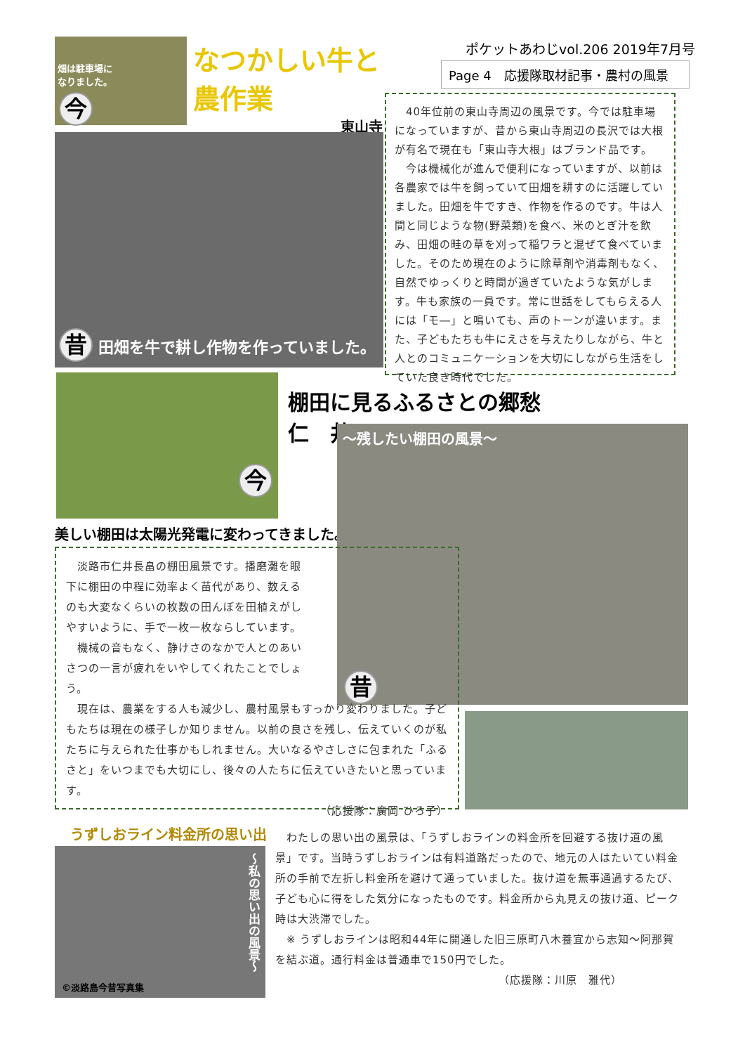畑は駐車場に
なりました。
今
なつかしい牛と農作業
東山寺
ポケットあわじvol.206 2019年7月号
Page 4　応援隊取材記事・農村の風景
昔 田畑を牛で耕し作物を作っていました。
　40年位前の東山寺周辺の風景です。今では駐車場になっていますが、昔から東山寺周辺の長沢では大根が有名で現在も「東山寺大根」はブランド品です。
　今は機械化が進んで便利になっていますが、以前は各農家では牛を飼っていて田畑を耕すのに活躍していました。田畑を牛ですき、作物を作るのです。牛は人間と同じような物(野菜類)を食べ、米のとぎ汁を飲み、田畑の畦の草を刈って稲ワラと混ぜて食べていました。そのため現在のように除草剤や消毒剤もなく、自然でゆっくりと時間が過ぎていたような気がします。牛も家族の一員です。常に世話をしてもらえる人には「モ―」と鳴いても、声のトーンが違います。また、子どもたちも牛にえさを与えたりしながら、牛と人とのコミュニケーションを大切にしながら生活をしていた良き時代でした。
今
棚田に見るふるさとの郷愁　仁　井
美しい棚田は太陽光発電に変わってきました。
～残したい棚田の風景～
昔
　淡路市仁井長畠の棚田風景です。播磨灘を眼下に棚田の中程に効率よく苗代があり、数えるのも大変なくらいの枚数の田んぼを田植えがしやすいように、手で一枚一枚ならしています。
　機械の音もなく、静けさのなかで人とのあいさつの一言が疲れをいやしてくれたことでしょう。
　現在は、農業をする人も減少し、農村風景もすっかり変わりました。子どもたちは現在の様子しか知りません。以前の良さを残し、伝えていくのが私たちに与えられた仕事かもしれません。大いなるやさしさに包まれた「ふるさと」をいつまでも大切にし、後々の人たちに伝えていきたいと思っています。
（応援隊：廣岡 ひろ子）
うずしおライン料金所の思い出
～私の思い出の風景～
©淡路島今昔写真集
　わたしの思い出の風景は、「うずしおラインの料金所を回避する抜け道の風景」です。当時うずしおラインは有料道路だったので、地元の人はたいてい料金所の手前で左折し料金所を避けて通っていました。抜け道を無事通過するたび、子ども心に得をした気分になったものです。料金所から丸見えの抜け道、ピーク時は大渋滞でした。
　※ うずしおラインは昭和44年に開通した旧三原町八木養宜から志知～阿那賀を結ぶ道。通行料金は普通車で150円でした。
（応援隊：川原　雅代）